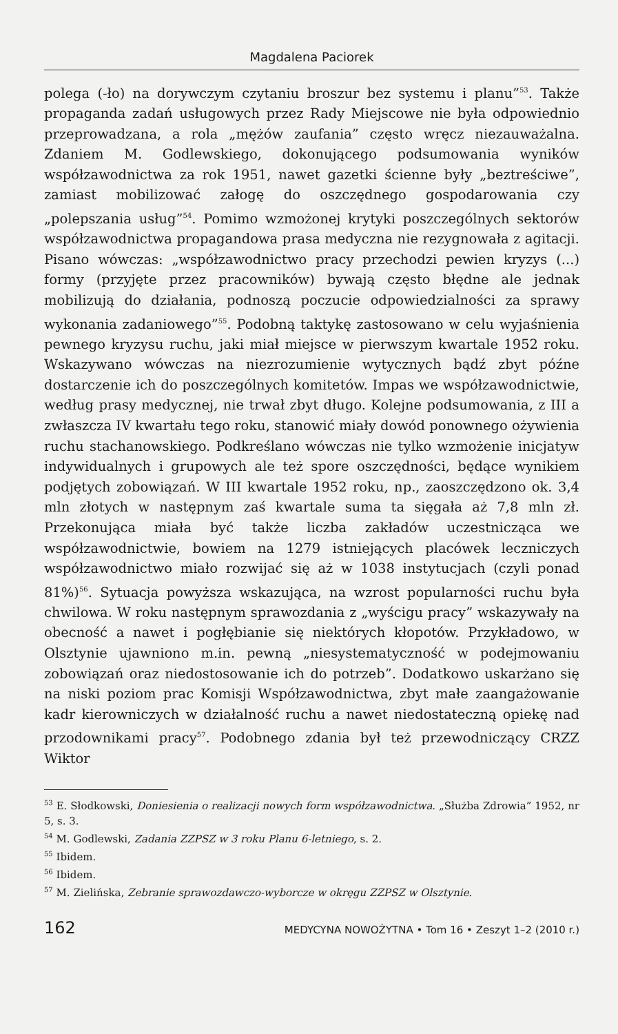Magdalena Paciorek
polega (-ło) na dorywczym czytaniu broszur bez systemu i planu”<sup>53</sup>. Także propaganda zadań usługowych przez Rady Miejscowe nie była odpowiednio przeprowadzana, a rola „mężów zaufania” często wręcz niezauważalna. Zdaniem M. Godlewskiego, dokonującego podsumowania wyników współzawodnictwa za rok 1951, nawet gazetki ścienne były „beztreściwe”, zamiast mobilizować załogę do oszczędnego gospodarowania czy „polepszania usług”<sup>54</sup>. Pomimo wzmożonej krytyki poszczególnych sektorów współzawodnictwa propagandowa prasa medyczna nie rezygnowała z agitacji. Pisano wówczas: „współzawodnictwo pracy przechodzi pewien kryzys (...) formy (przyjęte przez pracowników) bywają często błędne ale jednak mobilizują do działania, podnoszą poczucie odpowiedzialności za sprawy wykonania zadaniowego”<sup>55</sup>. Podobną taktykę zastosowano w celu wyjaśnienia pewnego kryzysu ruchu, jaki miał miejsce w pierwszym kwartale 1952 roku. Wskazywano wówczas na niezrozumienie wytycznych bądź zbyt późne dostarczenie ich do poszczególnych komitetów. Impas we współzawodnictwie, według prasy medycznej, nie trwał zbyt długo. Kolejne podsumowania, z III a zwłaszcza IV kwartału tego roku, stanowić miały dowód ponownego ożywienia ruchu stachanowskiego. Podkreślano wówczas nie tylko wzmożenie inicjatyw indywidualnych i grupowych ale też spore oszczędności, będące wynikiem podjętych zobowiązań. W III kwartale 1952 roku, np., zaoszczędzono ok. 3,4 mln złotych w następnym zaś kwartale suma ta sięgała aż 7,8 mln zł. Przekonująca miała być także liczba zakładów uczestnicząca we współzawodnictwie, bowiem na 1279 istniejących placówek leczniczych współzawodnictwo miało rozwijać się aż w 1038 instytucjach (czyli ponad 81%)<sup>56</sup>. Sytuacja powyższa wskazująca, na wzrost popularności ruchu była chwilowa. W roku następnym sprawozdania z „wyścigu pracy” wskazywały na obecność a nawet i pogłębianie się niektórych kłopotów. Przykładowo, w Olsztynie ujawniono m.in. pewną „niesystematyczność w podejmowaniu zobowiązań oraz niedostosowanie ich do potrzeb”. Dodatkowo uskarżano się na niski poziom prac Komisji Współzawodnictwa, zbyt małe zaangażowanie kadr kierowniczych w działalność ruchu a nawet niedostateczną opiekę nad przodownikami pracy<sup>57</sup>. Podobnego zdania był też przewodniczący CRZZ Wiktor
<sup>53</sup> E. Słodkowski, Doniesienia o realizacji nowych form współzawodnictwa. „Służba Zdrowia” 1952, nr 5, s. 3.
<sup>54</sup> M. Godlewski, Zadania ZZPSZ w 3 roku Planu 6-letniego, s. 2.
<sup>55</sup> Ibidem.
<sup>56</sup> Ibidem.
<sup>57</sup> M. Zielińska, Zebranie sprawozdawczo-wyborcze w okręgu ZZPSZ w Olsztynie.
162 MEDYCYNA NOWOŻYTNA • Tom 16 • Zeszyt 1–2 (2010 r.)